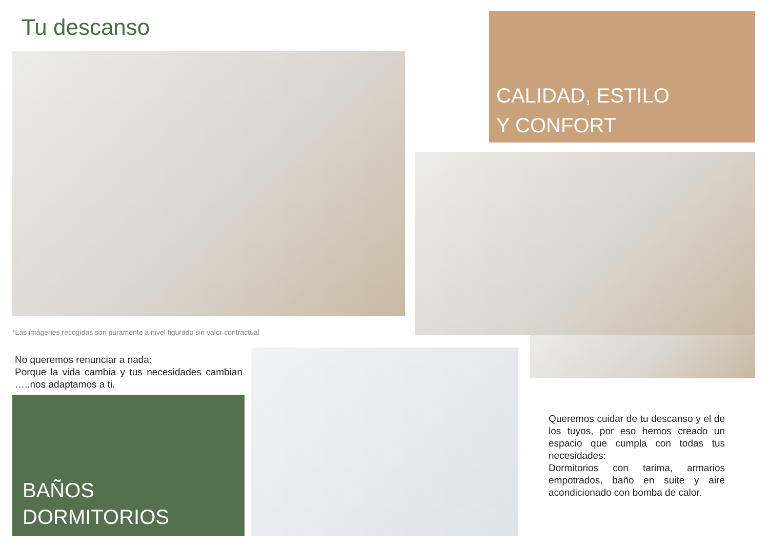Tu descanso
CALIDAD, ESTILO
Y CONFORT
*Las imágenes recogidas son puramente a nivel figurado sin valor contractual
No queremos renunciar a nada:
Porque la vida cambia y tus necesidades cambian …..nos adaptamos a ti.
BAÑOS
DORMITORIOS
Queremos cuidar de tu descanso y el de los tuyos, por eso hemos creado un espacio que cumpla con todas tus necesidades:
Dormitorios con tarima, armarios empotrados, baño en suite y aire acondicionado con bomba de calor.